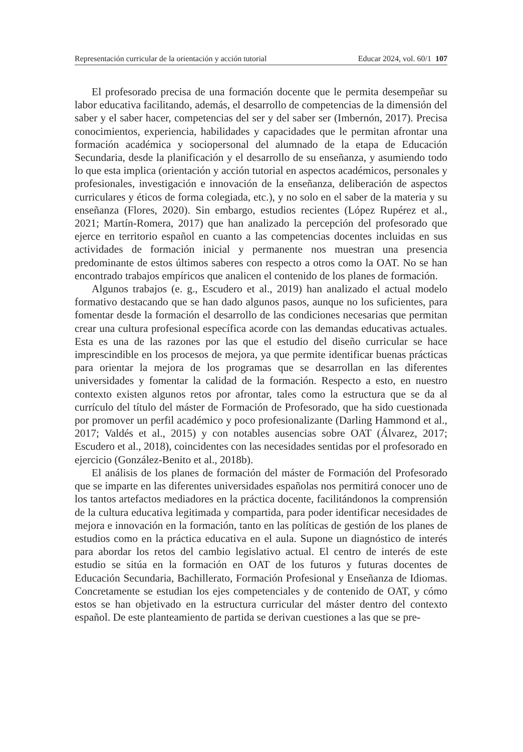Representación curricular de la orientación y acción tutorial Educar 2024, vol. 60/1 107
El profesorado precisa de una formación docente que le permita desempeñar su labor educativa facilitando, además, el desarrollo de competencias de la dimensión del saber y el saber hacer, competencias del ser y del saber ser (Imbernón, 2017). Precisa conocimientos, experiencia, habilidades y capacidades que le permitan afrontar una formación académica y sociopersonal del alumnado de la etapa de Educación Secundaria, desde la planificación y el desarrollo de su enseñanza, y asumiendo todo lo que esta implica (orientación y acción tutorial en aspectos académicos, personales y profesionales, investigación e innovación de la enseñanza, deliberación de aspectos curriculares y éticos de forma colegiada, etc.), y no solo en el saber de la materia y su enseñanza (Flores, 2020). Sin embargo, estudios recientes (López Rupérez et al., 2021; Martín-Romera, 2017) que han analizado la percepción del profesorado que ejerce en territorio español en cuanto a las competencias docentes incluidas en sus actividades de formación inicial y permanente nos muestran una presencia predominante de estos últimos saberes con respecto a otros como la OAT. No se han encontrado trabajos empíricos que analicen el contenido de los planes de formación.
Algunos trabajos (e. g., Escudero et al., 2019) han analizado el actual modelo formativo destacando que se han dado algunos pasos, aunque no los suficientes, para fomentar desde la formación el desarrollo de las condiciones necesarias que permitan crear una cultura profesional específica acorde con las demandas educativas actuales. Esta es una de las razones por las que el estudio del diseño curricular se hace imprescindible en los procesos de mejora, ya que permite identificar buenas prácticas para orientar la mejora de los programas que se desarrollan en las diferentes universidades y fomentar la calidad de la formación. Respecto a esto, en nuestro contexto existen algunos retos por afrontar, tales como la estructura que se da al currículo del título del máster de Formación de Profesorado, que ha sido cuestionada por promover un perfil académico y poco profesionalizante (Darling Hammond et al., 2017; Valdés et al., 2015) y con notables ausencias sobre OAT (Álvarez, 2017; Escudero et al., 2018), coincidentes con las necesidades sentidas por el profesorado en ejercicio (González-Benito et al., 2018b).
El análisis de los planes de formación del máster de Formación del Profesorado que se imparte en las diferentes universidades españolas nos permitirá conocer uno de los tantos artefactos mediadores en la práctica docente, facilitándonos la comprensión de la cultura educativa legitimada y compartida, para poder identificar necesidades de mejora e innovación en la formación, tanto en las políticas de gestión de los planes de estudios como en la práctica educativa en el aula. Supone un diagnóstico de interés para abordar los retos del cambio legislativo actual. El centro de interés de este estudio se sitúa en la formación en OAT de los futuros y futuras docentes de Educación Secundaria, Bachillerato, Formación Profesional y Enseñanza de Idiomas. Concretamente se estudian los ejes competenciales y de contenido de OAT, y cómo estos se han objetivado en la estructura curricular del máster dentro del contexto español. De este planteamiento de partida se derivan cuestiones a las que se pre-